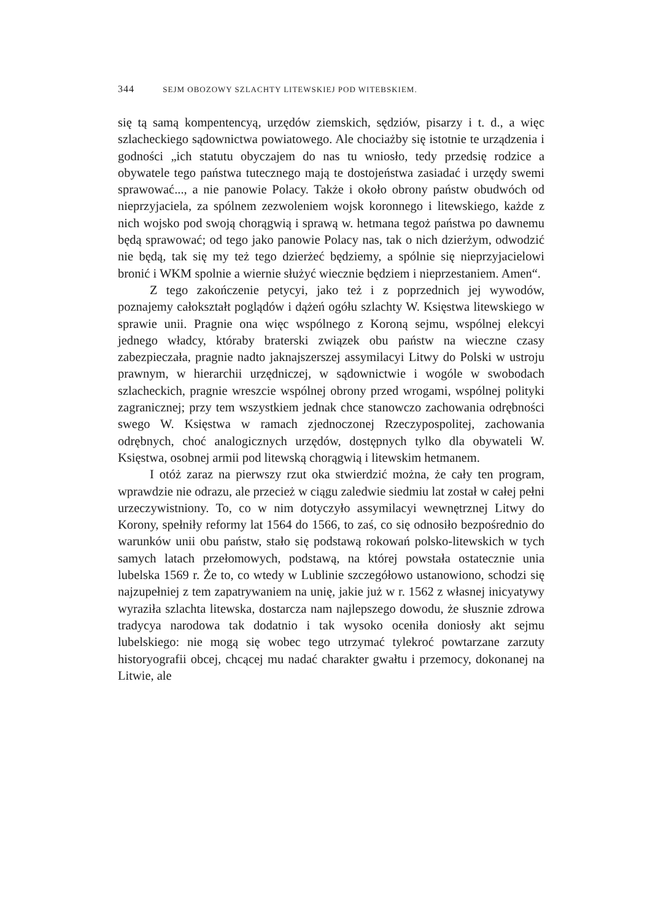344 SEJM OBOZOWY SZLACHTY LITEWSKIEJ POD WITEBSKIEM.
się tą samą kompentencyą, urzędów ziemskich, sędziów, pisarzy i t. d., a więc szlacheckiego sądownictwa powiatowego. Ale chociażby się istotnie te urządzenia i godności „ich statutu obyczajem do nas tu wniosło, tedy przedsię rodzice a obywatele tego państwa tutecznego mają te dostojeństwa zasiadać i urzędy swemi sprawować..., a nie panowie Polacy. Także i około obrony państw obudwóch od nieprzyjaciela, za spólnem zezwoleniem wojsk koronnego i litewskiego, każde z nich wojsko pod swoją chorągwią i sprawą w. hetmana tegoż państwa po dawnemu będą sprawować; od tego jako panowie Polacy nas, tak o nich dzierżym, odwodzić nie będą, tak się my też tego dzierżeć będziemy, a spólnie się nieprzyjacielowi bronić i WKM spolnie a wiernie służyć wiecznie będziem i nieprzestaniem. Amen“.
Z tego zakończenie petycyi, jako też i z poprzednich jej wywodów, poznajemy całokształt poglądów i dążeń ogółu szlachty W. Księstwa litewskiego w sprawie unii. Pragnie ona więc wspólnego z Koroną sejmu, wspólnej elekcyi jednego władcy, któraby braterski związek obu państw na wieczne czasy zabezpieczała, pragnie nadto jaknajszerszej assymilacyi Litwy do Polski w ustroju prawnym, w hierarchii urzędniczej, w sądownictwie i wogóle w swobodach szlacheckich, pragnie wreszcie wspólnej obrony przed wrogami, wspólnej polityki zagranicznej; przy tem wszystkiem jednak chce stanowczo zachowania odrębności swego W. Księstwa w ramach zjednoczonej Rzeczypospolitej, zachowania odrębnych, choć analogicznych urzędów, dostępnych tylko dla obywateli W. Księstwa, osobnej armii pod litewską chorągwią i litewskim hetmanem.
I otóż zaraz na pierwszy rzut oka stwierdzić można, że cały ten program, wprawdzie nie odrazu, ale przecież w ciągu zaledwie siedmiu lat został w całej pełni urzeczywistniony. To, co w nim dotyczyło assymilacyi wewnętrznej Litwy do Korony, spełniły reformy lat 1564 do 1566, to zaś, co się odnosiło bezpośrednio do warunków unii obu państw, stało się podstawą rokowań polsko-litewskich w tych samych latach przełomowych, podstawą, na której powstała ostatecznie unia lubelska 1569 r. Że to, co wtedy w Lublinie szczegółowo ustanowiono, schodzi się najzupełniej z tem zapatrywaniem na unię, jakie już w r. 1562 z własnej inicyatywy wyraziła szlachta litewska, dostarcza nam najlepszego dowodu, że słusznie zdrowa tradycya narodowa tak dodatnio i tak wysoko oceniła doniosły akt sejmu lubelskiego: nie mogą się wobec tego utrzymać tylekroć powtarzane zarzuty historyografii obcej, chcącej mu nadać charakter gwałtu i przemocy, dokonanej na Litwie, ale